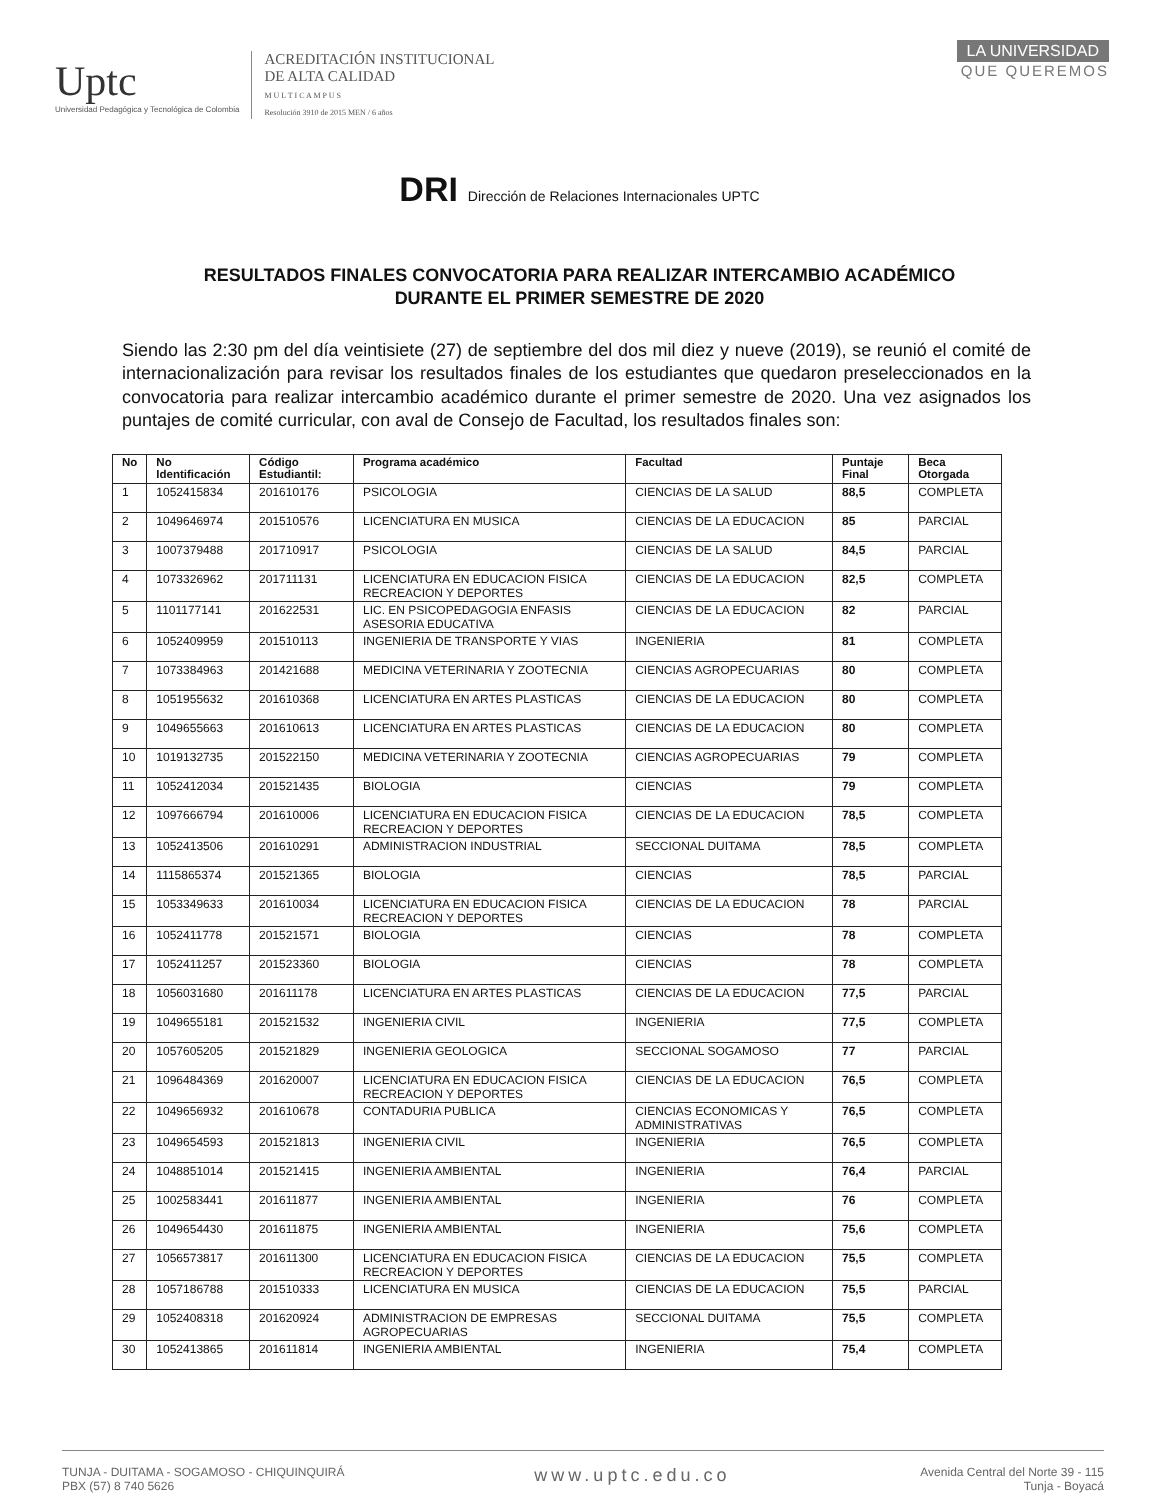Uptc
Universidad Pedagógica y Tecnológica de Colombia
ACREDITACIÓN INSTITUCIONAL
DE ALTA CALIDAD
M U L T I C A M P U S
Resolución 3910 de 2015 MEN / 6 años
LA UNIVERSIDAD
QUE QUEREMOS
DRI Dirección de Relaciones Internacionales UPTC
RESULTADOS FINALES CONVOCATORIA PARA REALIZAR INTERCAMBIO ACADÉMICO
DURANTE EL PRIMER SEMESTRE DE 2020
Siendo las 2:30 pm del día veintisiete (27) de septiembre del dos mil diez y nueve (2019), se reunió el comité de internacionalización para revisar los resultados finales de los estudiantes que quedaron preseleccionados en la convocatoria para realizar intercambio académico durante el primer semestre de 2020. Una vez asignados los puntajes de comité curricular, con aval de Consejo de Facultad, los resultados finales son:
| No | No Identificación | Código Estudiantil: | Programa académico | Facultad | Puntaje Final | Beca Otorgada |
| --- | --- | --- | --- | --- | --- | --- |
| 1 | 1052415834 | 201610176 | PSICOLOGIA | CIENCIAS DE LA SALUD | 88,5 | COMPLETA |
| 2 | 1049646974 | 201510576 | LICENCIATURA EN MUSICA | CIENCIAS DE LA EDUCACION | 85 | PARCIAL |
| 3 | 1007379488 | 201710917 | PSICOLOGIA | CIENCIAS DE LA SALUD | 84,5 | PARCIAL |
| 4 | 1073326962 | 201711131 | LICENCIATURA EN EDUCACION FISICA RECREACION Y DEPORTES | CIENCIAS DE LA EDUCACION | 82,5 | COMPLETA |
| 5 | 1101177141 | 201622531 | LIC. EN PSICOPEDAGOGIA ENFASIS ASESORIA EDUCATIVA | CIENCIAS DE LA EDUCACION | 82 | PARCIAL |
| 6 | 1052409959 | 201510113 | INGENIERIA DE TRANSPORTE Y VIAS | INGENIERIA | 81 | COMPLETA |
| 7 | 1073384963 | 201421688 | MEDICINA VETERINARIA Y ZOOTECNIA | CIENCIAS AGROPECUARIAS | 80 | COMPLETA |
| 8 | 1051955632 | 201610368 | LICENCIATURA EN ARTES PLASTICAS | CIENCIAS DE LA EDUCACION | 80 | COMPLETA |
| 9 | 1049655663 | 201610613 | LICENCIATURA EN ARTES PLASTICAS | CIENCIAS DE LA EDUCACION | 80 | COMPLETA |
| 10 | 1019132735 | 201522150 | MEDICINA VETERINARIA Y ZOOTECNIA | CIENCIAS AGROPECUARIAS | 79 | COMPLETA |
| 11 | 1052412034 | 201521435 | BIOLOGIA | CIENCIAS | 79 | COMPLETA |
| 12 | 1097666794 | 201610006 | LICENCIATURA EN EDUCACION FISICA RECREACION Y DEPORTES | CIENCIAS DE LA EDUCACION | 78,5 | COMPLETA |
| 13 | 1052413506 | 201610291 | ADMINISTRACION INDUSTRIAL | SECCIONAL DUITAMA | 78,5 | COMPLETA |
| 14 | 1115865374 | 201521365 | BIOLOGIA | CIENCIAS | 78,5 | PARCIAL |
| 15 | 1053349633 | 201610034 | LICENCIATURA EN EDUCACION FISICA RECREACION Y DEPORTES | CIENCIAS DE LA EDUCACION | 78 | PARCIAL |
| 16 | 1052411778 | 201521571 | BIOLOGIA | CIENCIAS | 78 | COMPLETA |
| 17 | 1052411257 | 201523360 | BIOLOGIA | CIENCIAS | 78 | COMPLETA |
| 18 | 1056031680 | 201611178 | LICENCIATURA EN ARTES PLASTICAS | CIENCIAS DE LA EDUCACION | 77,5 | PARCIAL |
| 19 | 1049655181 | 201521532 | INGENIERIA CIVIL | INGENIERIA | 77,5 | COMPLETA |
| 20 | 1057605205 | 201521829 | INGENIERIA GEOLOGICA | SECCIONAL SOGAMOSO | 77 | PARCIAL |
| 21 | 1096484369 | 201620007 | LICENCIATURA EN EDUCACION FISICA RECREACION Y DEPORTES | CIENCIAS DE LA EDUCACION | 76,5 | COMPLETA |
| 22 | 1049656932 | 201610678 | CONTADURIA PUBLICA | CIENCIAS ECONOMICAS Y ADMINISTRATIVAS | 76,5 | COMPLETA |
| 23 | 1049654593 | 201521813 | INGENIERIA CIVIL | INGENIERIA | 76,5 | COMPLETA |
| 24 | 1048851014 | 201521415 | INGENIERIA AMBIENTAL | INGENIERIA | 76,4 | PARCIAL |
| 25 | 1002583441 | 201611877 | INGENIERIA AMBIENTAL | INGENIERIA | 76 | COMPLETA |
| 26 | 1049654430 | 201611875 | INGENIERIA AMBIENTAL | INGENIERIA | 75,6 | COMPLETA |
| 27 | 1056573817 | 201611300 | LICENCIATURA EN EDUCACION FISICA RECREACION Y DEPORTES | CIENCIAS DE LA EDUCACION | 75,5 | COMPLETA |
| 28 | 1057186788 | 201510333 | LICENCIATURA EN MUSICA | CIENCIAS DE LA EDUCACION | 75,5 | PARCIAL |
| 29 | 1052408318 | 201620924 | ADMINISTRACION DE EMPRESAS AGROPECUARIAS | SECCIONAL DUITAMA | 75,5 | COMPLETA |
| 30 | 1052413865 | 201611814 | INGENIERIA AMBIENTAL | INGENIERIA | 75,4 | COMPLETA |
TUNJA - DUITAMA - SOGAMOSO - CHIQUINQUIRÁ
PBX (57) 8 740 5626
www.uptc.edu.co
Avenida Central del Norte 39 - 115
Tunja - Boyacá